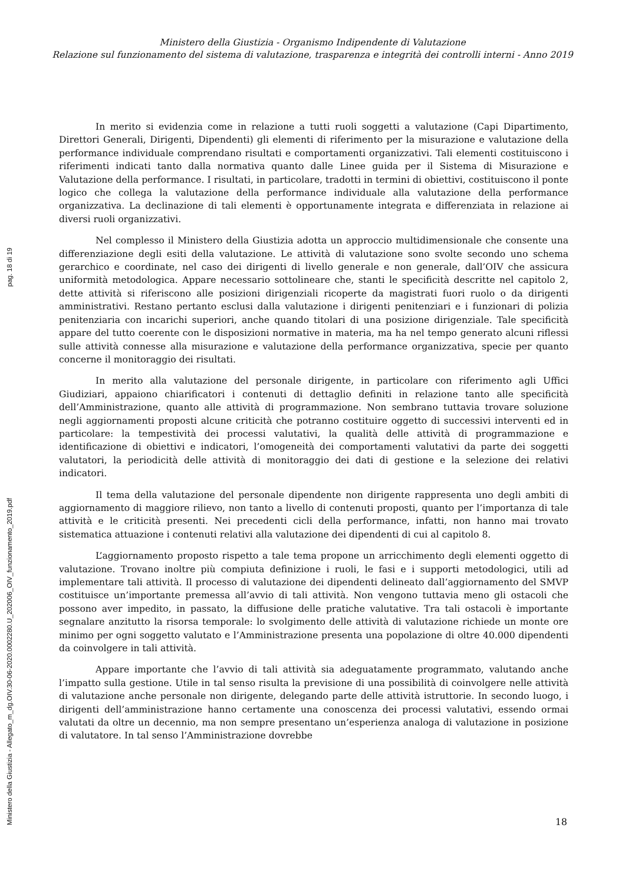Ministero della Giustizia - Organismo Indipendente di Valutazione
Relazione sul funzionamento del sistema di valutazione, trasparenza e integrità dei controlli interni - Anno 2019
In merito si evidenzia come in relazione a tutti ruoli soggetti a valutazione (Capi Dipartimento, Direttori Generali, Dirigenti, Dipendenti) gli elementi di riferimento per la misurazione e valutazione della performance individuale comprendano risultati e comportamenti organizzativi. Tali elementi costituiscono i riferimenti indicati tanto dalla normativa quanto dalle Linee guida per il Sistema di Misurazione e Valutazione della performance. I risultati, in particolare, tradotti in termini di obiettivi, costituiscono il ponte logico che collega la valutazione della performance individuale alla valutazione della performance organizzativa. La declinazione di tali elementi è opportunamente integrata e differenziata in relazione ai diversi ruoli organizzativi.
Nel complesso il Ministero della Giustizia adotta un approccio multidimensionale che consente una differenziazione degli esiti della valutazione. Le attività di valutazione sono svolte secondo uno schema gerarchico e coordinate, nel caso dei dirigenti di livello generale e non generale, dall’OIV che assicura uniformità metodologica. Appare necessario sottolineare che, stanti le specificità descritte nel capitolo 2, dette attività si riferiscono alle posizioni dirigenziali ricoperte da magistrati fuori ruolo o da dirigenti amministrativi. Restano pertanto esclusi dalla valutazione i dirigenti penitenziari e i funzionari di polizia penitenziaria con incarichi superiori, anche quando titolari di una posizione dirigenziale. Tale specificità appare del tutto coerente con le disposizioni normative in materia, ma ha nel tempo generato alcuni riflessi sulle attività connesse alla misurazione e valutazione della performance organizzativa, specie per quanto concerne il monitoraggio dei risultati.
In merito alla valutazione del personale dirigente, in particolare con riferimento agli Uffici Giudiziari, appaiono chiarificatori i contenuti di dettaglio definiti in relazione tanto alle specificità dell’Amministrazione, quanto alle attività di programmazione. Non sembrano tuttavia trovare soluzione negli aggiornamenti proposti alcune criticità che potranno costituire oggetto di successivi interventi ed in particolare: la tempestività dei processi valutativi, la qualità delle attività di programmazione e identificazione di obiettivi e indicatori, l’omogeneità dei comportamenti valutativi da parte dei soggetti valutatori, la periodicità delle attività di monitoraggio dei dati di gestione e la selezione dei relativi indicatori.
Il tema della valutazione del personale dipendente non dirigente rappresenta uno degli ambiti di aggiornamento di maggiore rilievo, non tanto a livello di contenuti proposti, quanto per l’importanza di tale attività e le criticità presenti. Nei precedenti cicli della performance, infatti, non hanno mai trovato sistematica attuazione i contenuti relativi alla valutazione dei dipendenti di cui al capitolo 8.
L’aggiornamento proposto rispetto a tale tema propone un arricchimento degli elementi oggetto di valutazione. Trovano inoltre più compiuta definizione i ruoli, le fasi e i supporti metodologici, utili ad implementare tali attività. Il processo di valutazione dei dipendenti delineato dall’aggiornamento del SMVP costituisce un’importante premessa all’avvio di tali attività. Non vengono tuttavia meno gli ostacoli che possono aver impedito, in passato, la diffusione delle pratiche valutative. Tra tali ostacoli è importante segnalare anzitutto la risorsa temporale: lo svolgimento delle attività di valutazione richiede un monte ore minimo per ogni soggetto valutato e l’Amministrazione presenta una popolazione di oltre 40.000 dipendenti da coinvolgere in tali attività.
Appare importante che l’avvio di tali attività sia adeguatamente programmato, valutando anche l’impatto sulla gestione. Utile in tal senso risulta la previsione di una possibilità di coinvolgere nelle attività di valutazione anche personale non dirigente, delegando parte delle attività istruttorie. In secondo luogo, i dirigenti dell’amministrazione hanno certamente una conoscenza dei processi valutativi, essendo ormai valutati da oltre un decennio, ma non sempre presentano un’esperienza analoga di valutazione in posizione di valutatore. In tal senso l’Amministrazione dovrebbe
18
pag. 18 di 19
Ministero della Giustizia - Allegato_m_dg.OIV.30-06-2020.0002280.U_202006_OIV_funzionamento_2019.pdf